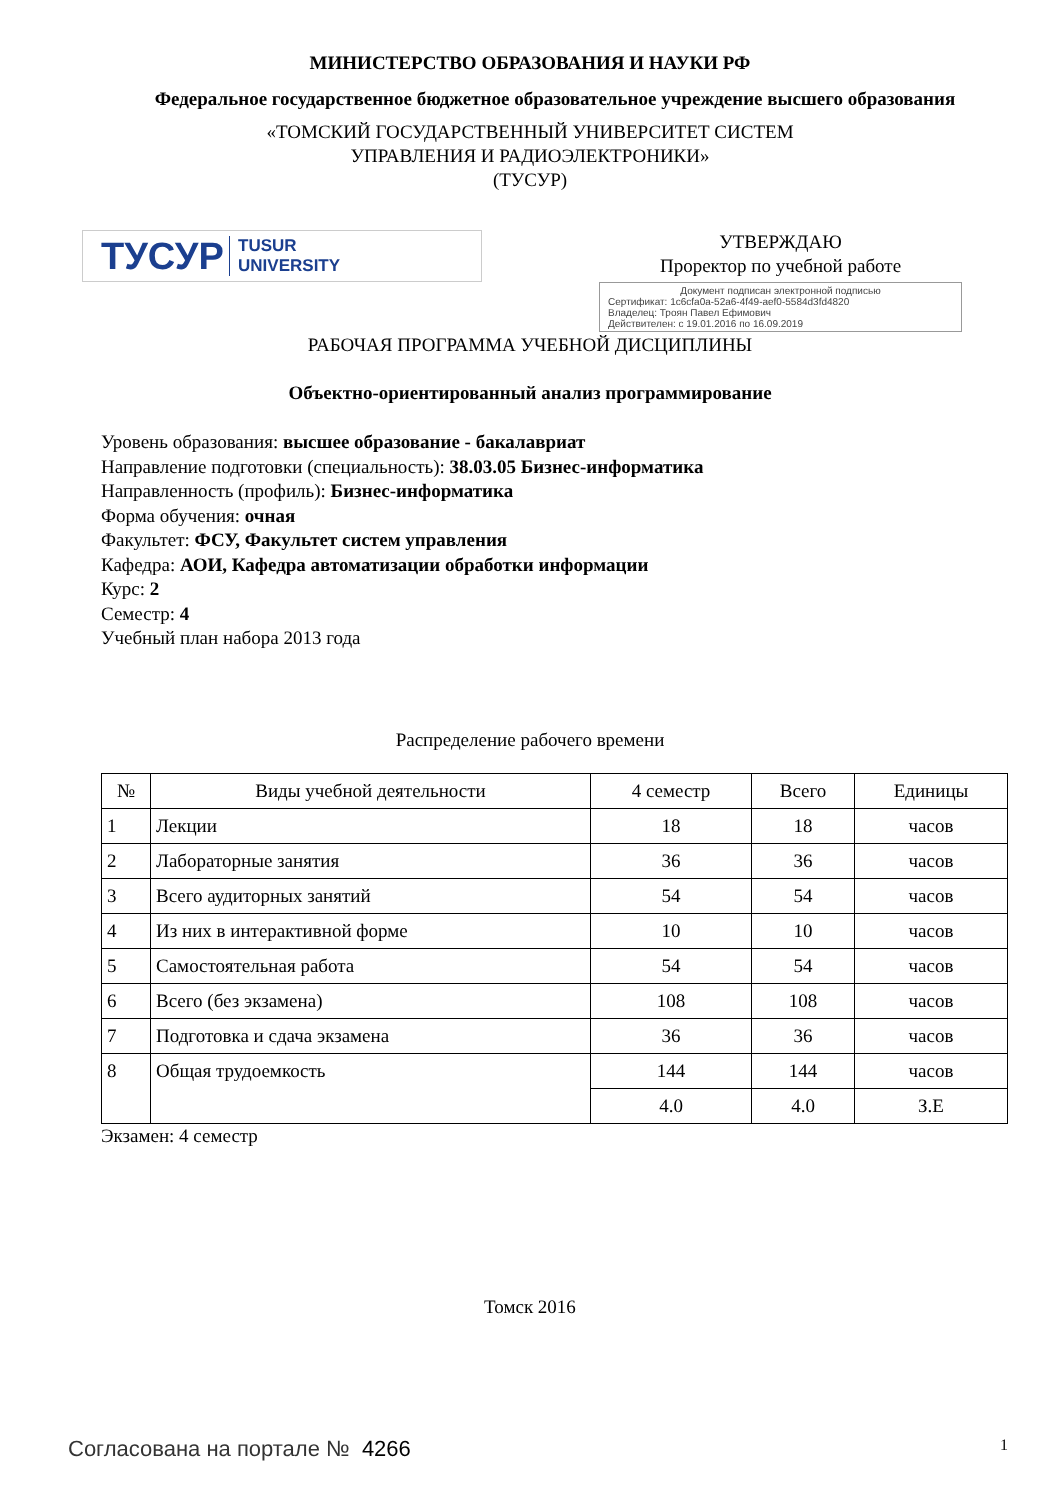МИНИСТЕРСТВО ОБРАЗОВАНИЯ И НАУКИ РФ
Федеральное государственное бюджетное образовательное учреждение высшего образования
«ТОМСКИЙ ГОСУДАРСТВЕННЫЙ УНИВЕРСИТЕТ СИСТЕМ
УПРАВЛЕНИЯ И РАДИОЭЛЕКТРОНИКИ»
(ТУСУР)
ТУСУР TUSUR
UNIVERSITY
УТВЕРЖДАЮ
Проректор по учебной работе
Документ подписан электронной подписью
Сертификат: 1c6cfa0a-52a6-4f49-aef0-5584d3fd4820
Владелец: Троян Павел Ефимович
Действителен: с 19.01.2016 по 16.09.2019
РАБОЧАЯ ПРОГРАММА УЧЕБНОЙ ДИСЦИПЛИНЫ
Объектно-ориентированный анализ программирование
Уровень образования: высшее образование - бакалавриат
Направление подготовки (специальность): 38.03.05 Бизнес-информатика
Направленность (профиль): Бизнес-информатика
Форма обучения: очная
Факультет: ФСУ, Факультет систем управления
Кафедра: АОИ, Кафедра автоматизации обработки информации
Курс: 2
Семестр: 4
Учебный план набора 2013 года
Распределение рабочего времени
| № | Виды учебной деятельности | 4 семестр | Всего | Единицы |
| --- | --- | --- | --- | --- |
| 1 | Лекции | 18 | 18 | часов |
| 2 | Лабораторные занятия | 36 | 36 | часов |
| 3 | Всего аудиторных занятий | 54 | 54 | часов |
| 4 | Из них в интерактивной форме | 10 | 10 | часов |
| 5 | Самостоятельная работа | 54 | 54 | часов |
| 6 | Всего (без экзамена) | 108 | 108 | часов |
| 7 | Подготовка и сдача экзамена | 36 | 36 | часов |
| 8 | Общая трудоемкость | 144 | 144 | часов |
| | | 4.0 | 4.0 | З.Е |
Экзамен: 4 семестр
Томск 2016
Согласована на портале № 4266
1